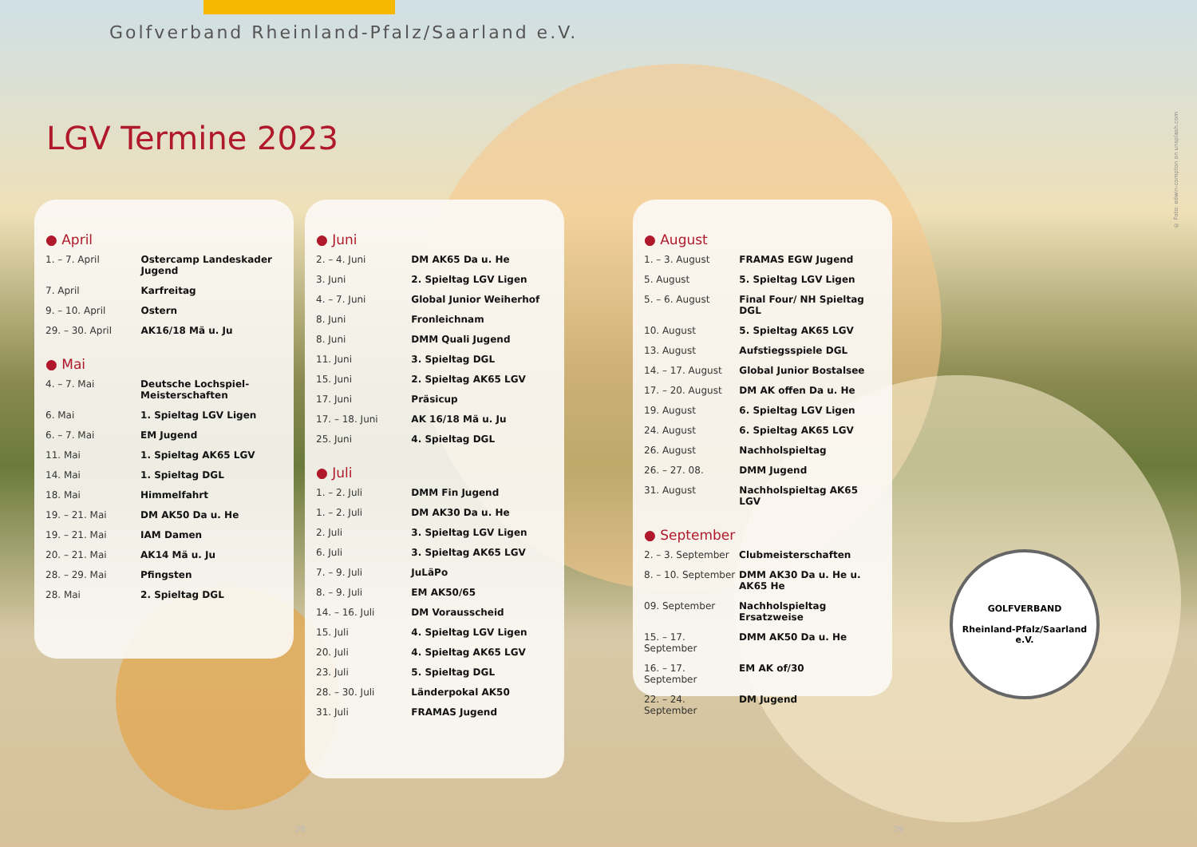Golfverband Rheinland-Pfalz/Saarland e.V.
LGV Termine 2023
● April
| 1. – 7. April | Ostercamp Landeskader Jugend |
| 7. April | Karfreitag |
| 9. – 10. April | Ostern |
| 29. – 30. April | AK16/18 Mä u. Ju |
● Mai
| 4. – 7. Mai | Deutsche Lochspiel-Meisterschaften |
| 6. Mai | 1. Spieltag LGV Ligen |
| 6. – 7. Mai | EM Jugend |
| 11. Mai | 1. Spieltag AK65 LGV |
| 14. Mai | 1. Spieltag DGL |
| 18. Mai | Himmelfahrt |
| 19. – 21. Mai | DM AK50 Da u. He |
| 19. – 21. Mai | IAM Damen |
| 20. – 21. Mai | AK14 Mä u. Ju |
| 28. – 29. Mai | Pfingsten |
| 28. Mai | 2. Spieltag DGL |
● Juni
| 2. – 4. Juni | DM AK65 Da u. He |
| 3. Juni | 2. Spieltag LGV Ligen |
| 4. – 7. Juni | Global Junior Weiherhof |
| 8. Juni | Fronleichnam |
| 8. Juni | DMM Quali Jugend |
| 11. Juni | 3. Spieltag DGL |
| 15. Juni | 2. Spieltag AK65 LGV |
| 17. Juni | Präsicup |
| 17. – 18. Juni | AK 16/18 Mä u. Ju |
| 25. Juni | 4. Spieltag DGL |
● Juli
| 1. – 2. Juli | DMM Fin Jugend |
| 1. – 2. Juli | DM AK30 Da u. He |
| 2. Juli | 3. Spieltag LGV Ligen |
| 6. Juli | 3. Spieltag AK65 LGV |
| 7. – 9. Juli | JuLäPo |
| 8. – 9. Juli | EM AK50/65 |
| 14. – 16. Juli | DM Vorausscheid |
| 15. Juli | 4. Spieltag LGV Ligen |
| 20. Juli | 4. Spieltag AK65 LGV |
| 23. Juli | 5. Spieltag DGL |
| 28. – 30. Juli | Länderpokal AK50 |
| 31. Juli | FRAMAS Jugend |
● August
| 1. – 3. August | FRAMAS EGW Jugend |
| 5. August | 5. Spieltag LGV Ligen |
| 5. – 6. August | Final Four/ NH Spieltag DGL |
| 10. August | 5. Spieltag AK65 LGV |
| 13. August | Aufstiegsspiele DGL |
| 14. – 17. August | Global Junior Bostalsee |
| 17. – 20. August | DM AK offen Da u. He |
| 19. August | 6. Spieltag LGV Ligen |
| 24. August | 6. Spieltag AK65 LGV |
| 26. August | Nachholspieltag |
| 26. – 27. 08. | DMM Jugend |
| 31. August | Nachholspieltag AK65 LGV |
● September
| 2. – 3. September | Clubmeisterschaften |
| 8. – 10. September | DMM AK30 Da u. He u. AK65 He |
| 09. September | Nachholspieltag Ersatzweise |
| 15. – 17. September | DMM AK50 Da u. He |
| 16. – 17. September | EM AK of/30 |
| 22. – 24. September | DM Jugend |
GOLFVERBAND
Rheinland-Pfalz/Saarland e.V.
© Foto: edwin-compton on unsplash.com
28 29